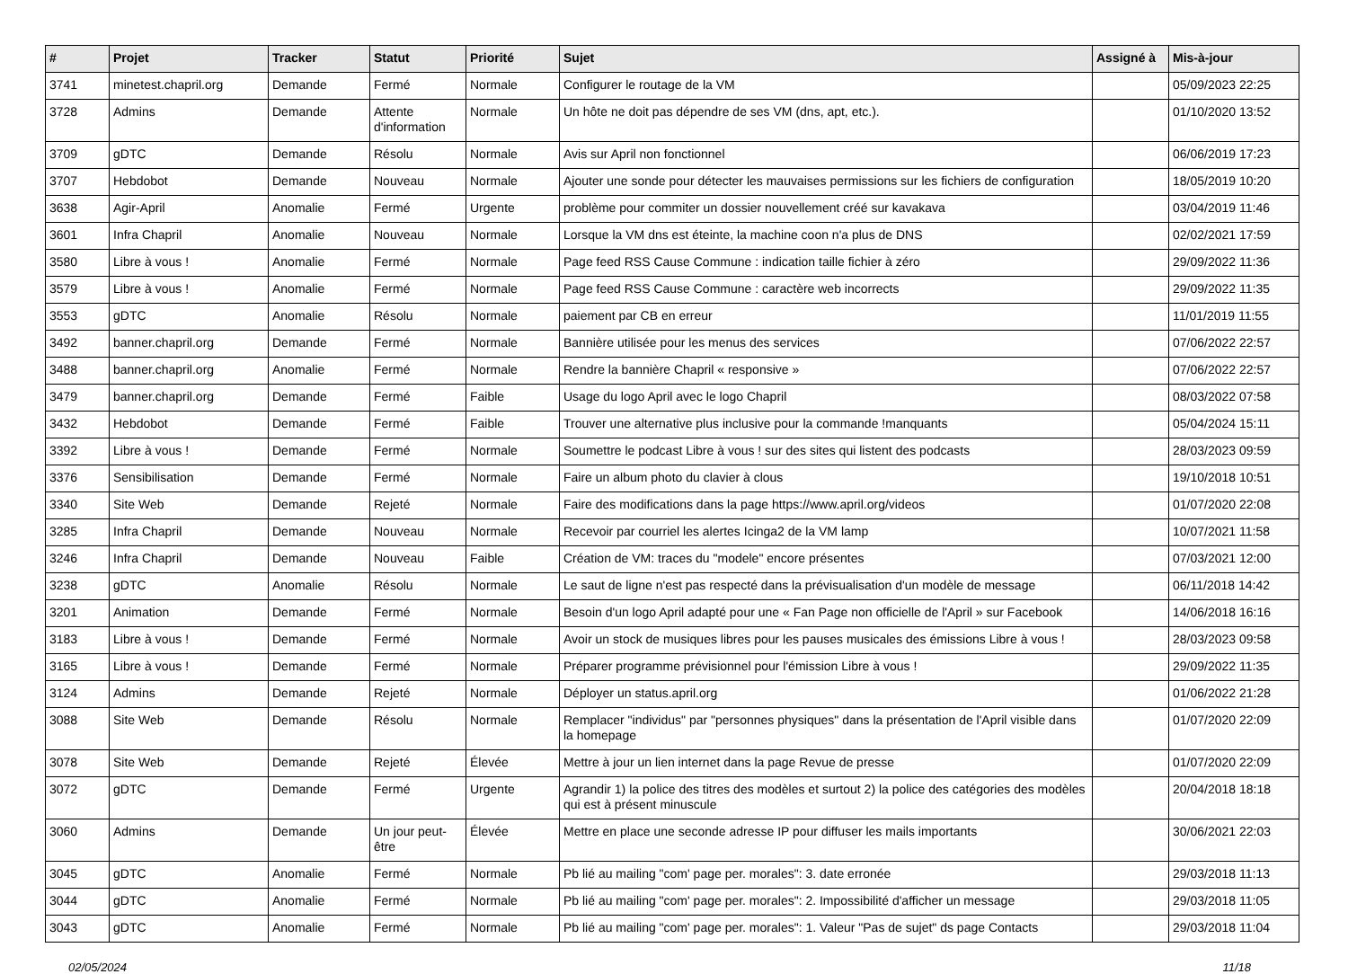| # | Projet | Tracker | Statut | Priorité | Sujet | Assigné à | Mis-à-jour |
| --- | --- | --- | --- | --- | --- | --- | --- |
| 3741 | minetest.chapril.org | Demande | Fermé | Normale | Configurer le routage de la VM | | 05/09/2023 22:25 |
| 3728 | Admins | Demande | Attente d'information | Normale | Un hôte ne doit pas dépendre de ses VM (dns, apt, etc.). | | 01/10/2020 13:52 |
| 3709 | gDTC | Demande | Résolu | Normale | Avis sur April non fonctionnel | | 06/06/2019 17:23 |
| 3707 | Hebdobot | Demande | Nouveau | Normale | Ajouter une sonde pour détecter les mauvaises permissions sur les fichiers de configuration | | 18/05/2019 10:20 |
| 3638 | Agir-April | Anomalie | Fermé | Urgente | problème pour commiter un dossier nouvellement créé sur kavakava | | 03/04/2019 11:46 |
| 3601 | Infra Chapril | Anomalie | Nouveau | Normale | Lorsque la VM dns est éteinte, la machine coon n'a plus de DNS | | 02/02/2021 17:59 |
| 3580 | Libre à vous ! | Anomalie | Fermé | Normale | Page feed RSS Cause Commune : indication taille fichier à zéro | | 29/09/2022 11:36 |
| 3579 | Libre à vous ! | Anomalie | Fermé | Normale | Page feed RSS Cause Commune : caractère web incorrects | | 29/09/2022 11:35 |
| 3553 | gDTC | Anomalie | Résolu | Normale | paiement par CB en erreur | | 11/01/2019 11:55 |
| 3492 | banner.chapril.org | Demande | Fermé | Normale | Bannière utilisée pour les menus des services | | 07/06/2022 22:57 |
| 3488 | banner.chapril.org | Anomalie | Fermé | Normale | Rendre la bannière Chapril « responsive » | | 07/06/2022 22:57 |
| 3479 | banner.chapril.org | Demande | Fermé | Faible | Usage du logo April avec le logo Chapril | | 08/03/2022 07:58 |
| 3432 | Hebdobot | Demande | Fermé | Faible | Trouver une alternative plus inclusive pour la commande !manquants | | 05/04/2024 15:11 |
| 3392 | Libre à vous ! | Demande | Fermé | Normale | Soumettre le podcast Libre à vous ! sur des sites qui listent des podcasts | | 28/03/2023 09:59 |
| 3376 | Sensibilisation | Demande | Fermé | Normale | Faire un album photo du clavier à clous | | 19/10/2018 10:51 |
| 3340 | Site Web | Demande | Rejeté | Normale | Faire des modifications dans la page https://www.april.org/videos | | 01/07/2020 22:08 |
| 3285 | Infra Chapril | Demande | Nouveau | Normale | Recevoir par courriel les alertes Icinga2 de la VM lamp | | 10/07/2021 11:58 |
| 3246 | Infra Chapril | Demande | Nouveau | Faible | Création de VM: traces du "modele" encore présentes | | 07/03/2021 12:00 |
| 3238 | gDTC | Anomalie | Résolu | Normale | Le saut de ligne n'est pas respecté dans la prévisualisation d'un modèle de message | | 06/11/2018 14:42 |
| 3201 | Animation | Demande | Fermé | Normale | Besoin d'un logo April adapté pour une « Fan Page non officielle de l'April » sur Facebook | | 14/06/2018 16:16 |
| 3183 | Libre à vous ! | Demande | Fermé | Normale | Avoir un stock de musiques libres pour les pauses musicales des émissions Libre à vous ! | | 28/03/2023 09:58 |
| 3165 | Libre à vous ! | Demande | Fermé | Normale | Préparer programme prévisionnel pour l'émission Libre à vous ! | | 29/09/2022 11:35 |
| 3124 | Admins | Demande | Rejeté | Normale | Déployer un status.april.org | | 01/06/2022 21:28 |
| 3088 | Site Web | Demande | Résolu | Normale | Remplacer "individus" par "personnes physiques" dans la présentation de l'April visible dans la homepage | | 01/07/2020 22:09 |
| 3078 | Site Web | Demande | Rejeté | Élevée | Mettre à jour un lien internet dans la page Revue de presse | | 01/07/2020 22:09 |
| 3072 | gDTC | Demande | Fermé | Urgente | Agrandir 1) la police des titres des modèles et surtout 2) la police des catégories des modèles qui est à présent minuscule | | 20/04/2018 18:18 |
| 3060 | Admins | Demande | Un jour peut-être | Élevée | Mettre en place une seconde adresse IP pour diffuser les mails importants | | 30/06/2021 22:03 |
| 3045 | gDTC | Anomalie | Fermé | Normale | Pb lié au mailing "com' page per. morales": 3. date erronée | | 29/03/2018 11:13 |
| 3044 | gDTC | Anomalie | Fermé | Normale | Pb lié au mailing "com' page per. morales": 2. Impossibilité d'afficher un message | | 29/03/2018 11:05 |
| 3043 | gDTC | Anomalie | Fermé | Normale | Pb lié au mailing "com' page per. morales": 1. Valeur "Pas de sujet" ds page Contacts | | 29/03/2018 11:04 |
02/05/2024 11/18